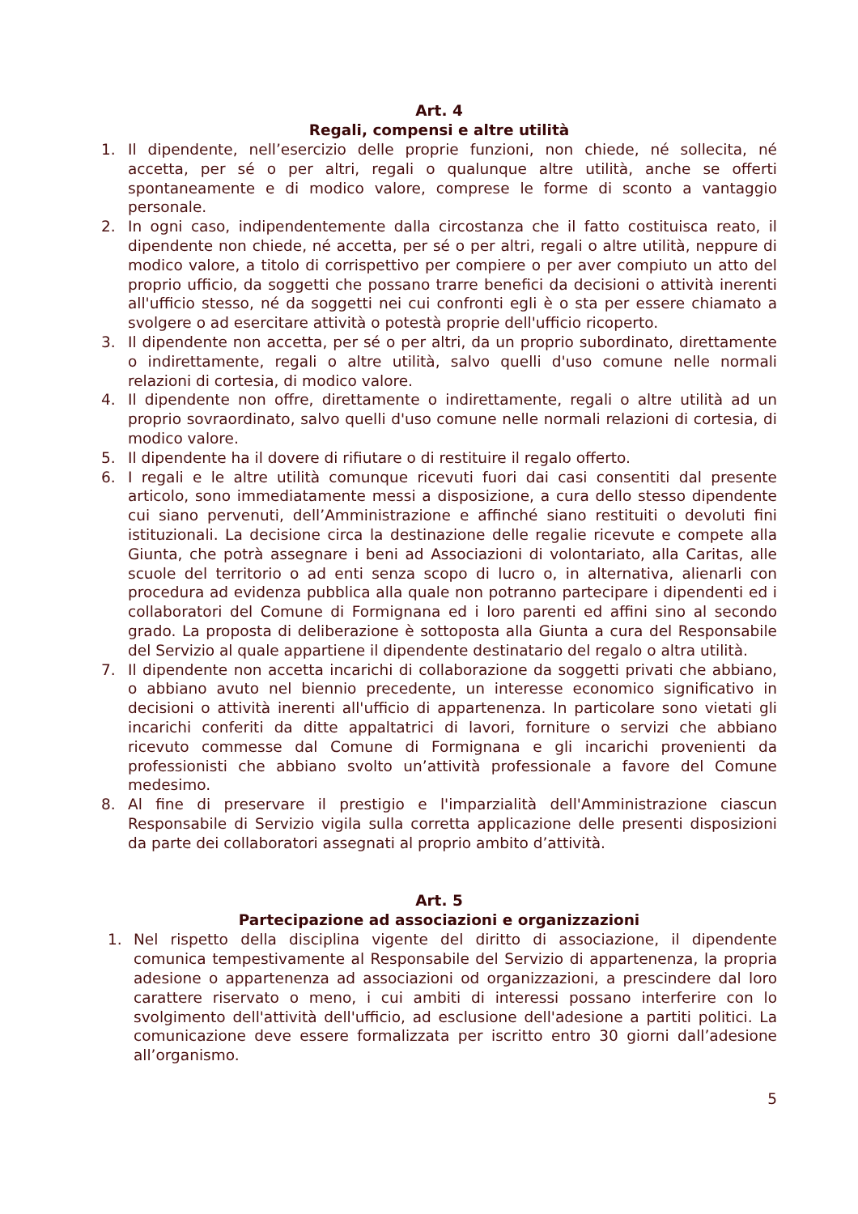Art. 4
Regali, compensi e altre utilità
1. Il dipendente, nell’esercizio delle proprie funzioni, non chiede, né sollecita, né accetta, per sé o per altri, regali o qualunque altre utilità, anche se offerti spontaneamente e di modico valore, comprese le forme di sconto a vantaggio personale.
2. In ogni caso, indipendentemente dalla circostanza che il fatto costituisca reato, il dipendente non chiede, né accetta, per sé o per altri, regali o altre utilità, neppure di modico valore, a titolo di corrispettivo per compiere o per aver compiuto un atto del proprio ufficio, da soggetti che possano trarre benefici da decisioni o attività inerenti all'ufficio stesso, né da soggetti nei cui confronti egli è o sta per essere chiamato a svolgere o ad esercitare attività o potestà proprie dell'ufficio ricoperto.
3. Il dipendente non accetta, per sé o per altri, da un proprio subordinato, direttamente o indirettamente, regali o altre utilità, salvo quelli d'uso comune nelle normali relazioni di cortesia, di modico valore.
4. Il dipendente non offre, direttamente o indirettamente, regali o altre utilità ad un proprio sovraordinato, salvo quelli d'uso comune nelle normali relazioni di cortesia, di modico valore.
5. Il dipendente ha il dovere di rifiutare o di restituire il regalo offerto.
6. I regali e le altre utilità comunque ricevuti fuori dai casi consentiti dal presente articolo, sono immediatamente messi a disposizione, a cura dello stesso dipendente cui siano pervenuti, dell’Amministrazione e affinché siano restituiti o devoluti fini istituzionali. La decisione circa la destinazione delle regalie ricevute e compete alla Giunta, che potrà assegnare i beni ad Associazioni di volontariato, alla Caritas, alle scuole del territorio o ad enti senza scopo di lucro o, in alternativa, alienarli con procedura ad evidenza pubblica alla quale non potranno partecipare i dipendenti ed i collaboratori del Comune di Formignana ed i loro parenti ed affini sino al secondo grado. La proposta di deliberazione è sottoposta alla Giunta a cura del Responsabile del Servizio al quale appartiene il dipendente destinatario del regalo o altra utilità.
7. Il dipendente non accetta incarichi di collaborazione da soggetti privati che abbiano, o abbiano avuto nel biennio precedente, un interesse economico significativo in decisioni o attività inerenti all'ufficio di appartenenza. In particolare sono vietati gli incarichi conferiti da ditte appaltatrici di lavori, forniture o servizi che abbiano ricevuto commesse dal Comune di Formignana e gli incarichi provenienti da professionisti che abbiano svolto un’attività professionale a favore del Comune medesimo.
8. Al fine di preservare il prestigio e l'imparzialità dell'Amministrazione ciascun Responsabile di Servizio vigila sulla corretta applicazione delle presenti disposizioni da parte dei collaboratori assegnati al proprio ambito d’attività.
Art. 5
Partecipazione ad associazioni e organizzazioni
1. Nel rispetto della disciplina vigente del diritto di associazione, il dipendente comunica tempestivamente al Responsabile del Servizio di appartenenza, la propria adesione o appartenenza ad associazioni od organizzazioni, a prescindere dal loro carattere riservato o meno, i cui ambiti di interessi possano interferire con lo svolgimento dell'attività dell'ufficio, ad esclusione dell'adesione a partiti politici. La comunicazione deve essere formalizzata per iscritto entro 30 giorni dall’adesione all’organismo.
5